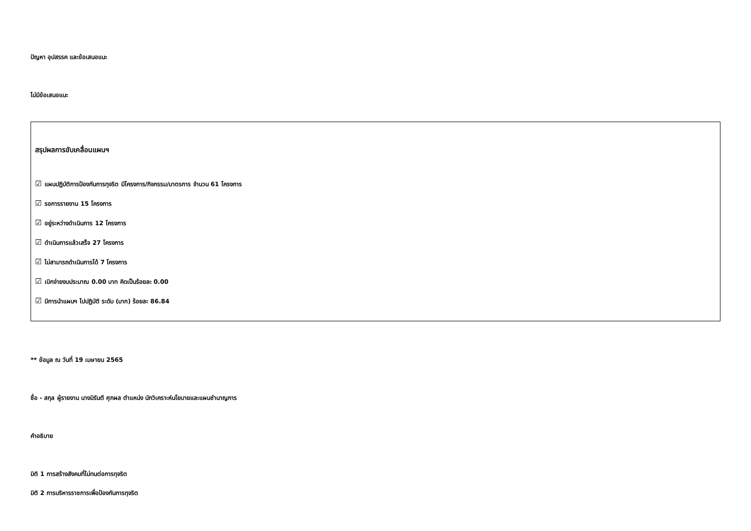ปัญหา อุปสรรค และข้อเสนอแนะ
ไม่มีข้อเสนอแนะ
สรุปผลการขับเคลื่อนแผนฯ
☑ แผนปฏิบัติการป้องกันการทุจริต มีโครงการ/กิจกรรม/มาตรการ จำนวน 61 โครงการ
☑ รอการรายงาน 15 โครงการ
☑ อยู่ระหว่างดำเนินการ 12 โครงการ
☑ ดำเนินการแล้วเสร็จ 27 โครงการ
☑ ไม่สามารถดำเนินการได้ 7 โครงการ
☑ เบิกจ่ายงบประมาณ 0.00 บาท คิดเป็นร้อยละ 0.00
☑ มีการนำแผนฯ ไปปฏิบัติ ระดับ (มาก) ร้อยละ 86.84
** ข้อมูล ณ วันที่ 19 เมษายน 2565
ชื่อ - สกุล ผู้รายงาน นางมิรันตี ศุภผล ตำแหน่ง นักวิเคราะห์นโยบายและแผนชำนาญการ
คำอธิบาย
มิติ 1 การสร้างสังคมที่ไม่ทนต่อการทุจริต
มิติ 2 การบริหารราชการเพื่อป้องกันการทุจริต